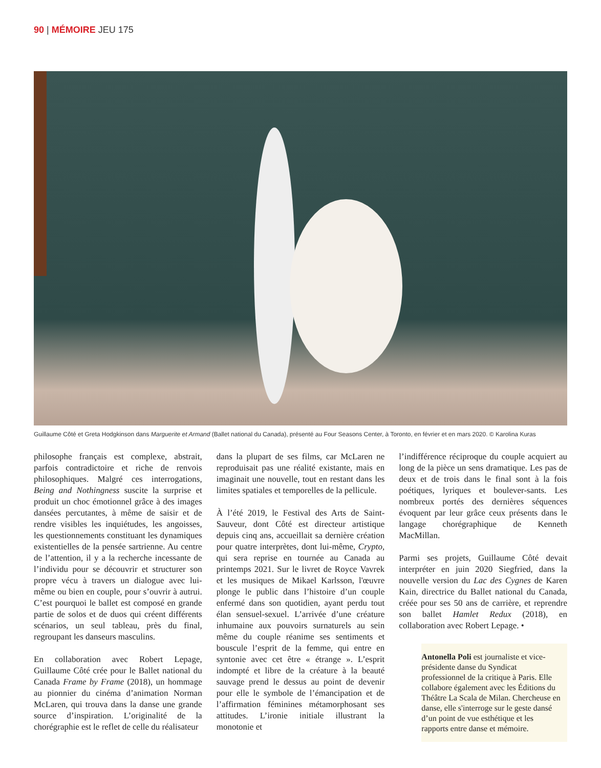90 | MÉMOIRE JEU 175
Guillaume Côté et Greta Hodgkinson dans Marguerite et Armand (Ballet national du Canada), présenté au Four Seasons Center, à Toronto, en février et en mars 2020. © Karolina Kuras
philosophe français est complexe, abstrait, parfois contradictoire et riche de renvois philosophiques. Malgré ces interrogations, Being and Nothingness suscite la surprise et produit un choc émotionnel grâce à des images dansées percutantes, à même de saisir et de rendre visibles les inquiétudes, les angoisses, les questionnements constituant les dynamiques existentielles de la pensée sartrienne. Au centre de l’attention, il y a la recherche incessante de l’individu pour se découvrir et structurer son propre vécu à travers un dialogue avec lui-même ou bien en couple, pour s’ouvrir à autrui. C’est pourquoi le ballet est composé en grande partie de solos et de duos qui créent différents scénarios, un seul tableau, près du final, regroupant les danseurs masculins.
En collaboration avec Robert Lepage, Guillaume Côté crée pour le Ballet national du Canada Frame by Frame (2018), un hommage au pionnier du cinéma d’animation Norman McLaren, qui trouva dans la danse une grande source d’inspiration. L’originalité de la chorégraphie est le reflet de celle du réalisateur
dans la plupart de ses films, car McLaren ne reproduisait pas une réalité existante, mais en imaginait une nouvelle, tout en restant dans les limites spatiales et temporelles de la pellicule.
À l’été 2019, le Festival des Arts de Saint-Sauveur, dont Côté est directeur artistique depuis cinq ans, accueillait sa dernière création pour quatre interprètes, dont lui-même, Crypto, qui sera reprise en tournée au Canada au printemps 2021. Sur le livret de Royce Vavrek et les musiques de Mikael Karlsson, l'œuvre plonge le public dans l’histoire d’un couple enfermé dans son quotidien, ayant perdu tout élan sensuel-sexuel. L’arrivée d’une créature inhumaine aux pouvoirs surnaturels au sein même du couple réanime ses sentiments et bouscule l’esprit de la femme, qui entre en syntonie avec cet être « étrange ». L’esprit indompté et libre de la créature à la beauté sauvage prend le dessus au point de devenir pour elle le symbole de l’émancipation et de l’affirmation féminines métamorphosant ses attitudes. L’ironie initiale illustrant la monotonie et
l’indifférence réciproque du couple acquiert au long de la pièce un sens dramatique. Les pas de deux et de trois dans le final sont à la fois poétiques, lyriques et boulever-sants. Les nombreux portés des dernières séquences évoquent par leur grâce ceux présents dans le langage chorégraphique de Kenneth MacMillan.
Parmi ses projets, Guillaume Côté devait interpréter en juin 2020 Siegfried, dans la nouvelle version du Lac des Cygnes de Karen Kain, directrice du Ballet national du Canada, créée pour ses 50 ans de carrière, et reprendre son ballet Hamlet Redux (2018), en collaboration avec Robert Lepage. •
Antonella Poli est journaliste et vice-présidente danse du Syndicat professionnel de la critique à Paris. Elle collabore également avec les Éditions du Théâtre La Scala de Milan. Chercheuse en danse, elle s'interroge sur le geste dansé d’un point de vue esthétique et les rapports entre danse et mémoire.